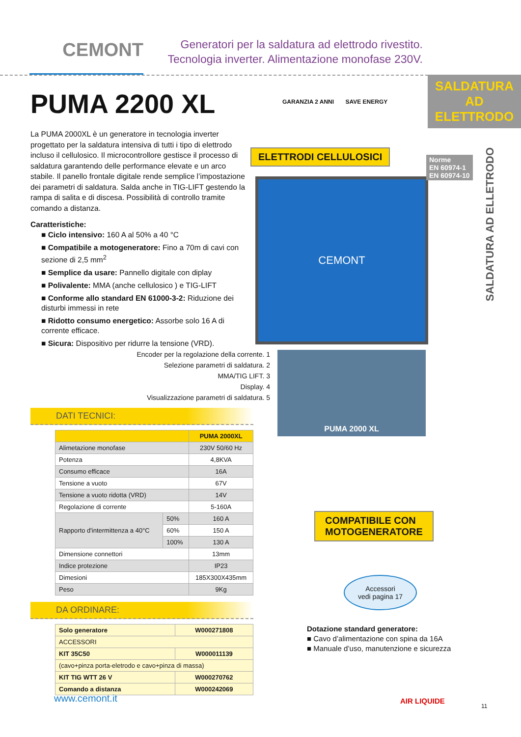CEMONT
Generatori per la saldatura ad elettrodo rivestito.
Tecnologia inverter. Alimentazione monofase 230V.
SALDATURA AD
ELETTRODO
SALDATURA AD ELLETRODO
PUMA 2200 XL
La PUMA 2000XL è un generatore in tecnologia inverter progettato per la saldatura intensiva di tutti i tipo di elettrodo incluso il cellulosico. Il microcontrollore gestisce il processo di saldatura garantendo delle performance elevate e un arco stabile. Il panello frontale digitale rende semplice l’impostazione dei parametri di saldatura. Salda anche in TIG-LIFT gestendo la rampa di salita e di discesa. Possibilità di controllo tramite comando a distanza.
Caratteristiche:
■ Ciclo intensivo: 160 A al 50% a 40 °C
■ Compatibile a motogeneratore: Fino a 70m di cavi con sezione di 2,5 mm<sup>2</sup>
■ Semplice da usare: Pannello digitale con diplay
■ Polivalente: MMA (anche cellulosico ) e TIG-LIFT
■ Conforme allo standard EN 61000-3-2: Riduzione dei disturbi immessi in rete
■ Ridotto consumo energetico: Assorbe solo 16 A di corrente efficace.
■ Sicura: Dispositivo per ridurre la tensione (VRD).
GARANZIA 2 ANNI SAVE ENERGY
ELETTRODI CELLULOSICI
CEMONT
Norme
EN 60974-1
EN 60974-10
Encoder per la regolazione della corrente. 1
Selezione parametri di saldatura. 2
MMA/TIG LIFT. 3
Display. 4
Visualizzazione parametri di saldatura. 5
PUMA 2000 XL
DATI TECNICI:
| | | PUMA 2000XL |
| --- | --- | --- |
| Alimetazione monofase | | 230V 50/60 Hz |
| Potenza | | 4,8KVA |
| Consumo efficace | | 16A |
| Tensione a vuoto | | 67V |
| Tensione a vuoto ridotta (VRD) | | 14V |
| Regolazione di corrente | | 5-160A |
| Rapporto d'intermittenza a 40°C | 50% | 160 A |
| | 60% | 150 A |
| | 100% | 130 A |
| Dimensione connettori | | 13mm |
| Indice protezione | | IP23 |
| Dimesioni | | 185X300X435mm |
| Peso | | 9Kg |
DA ORDINARE:
| Solo generatore | W000271808 |
| ACCESSORI | |
| KIT 35C50 | W000011139 |
| (cavo+pinza porta-eletrodo e cavo+pinza di massa) | |
| KIT TIG WTT 26 V | W000270762 |
| Comando a distanza | W000242069 |
COMPATIBILE CON
MOTOGENERATORE
Accessori
vedi pagina 17
Dotazione standard generatore:
■ Cavo d’alimentazione con spina da 16A
■ Manuale d’uso, manutenzione e sicurezza
www.cemont.it AIR LIQUIDE
11